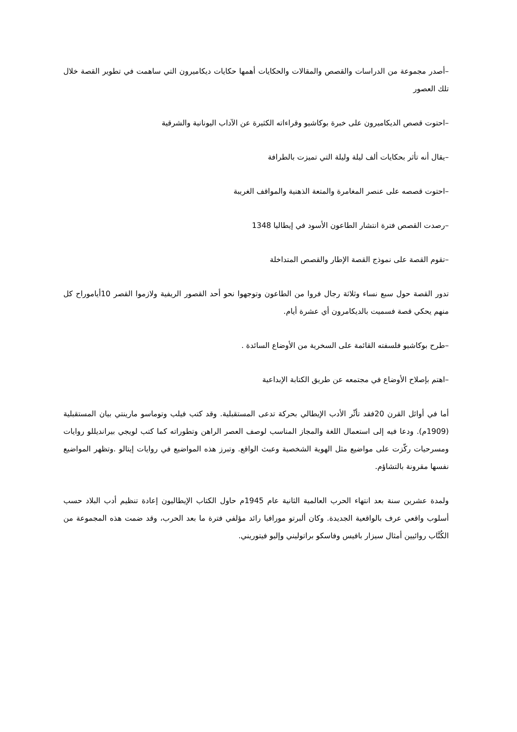–أصدر مجموعة من الدراسات والقصص والمقالات والحكايات أهمها حكايات ديكاميرون التي ساهمت في تطوير القصة خلال تلك العصور
–احتوت قصص الديكاميرون على خبرة بوكاشيو وقراءاته الكثيرة عن الآداب اليونانية والشرقية
–يقال أنه تأثر بحكايات ألف ليلة وليلة التي تميزت بالطرافة
–احتوت قصصه على عنصر المغامرة والمتعة الذهنية والمواقف الغريبة
–رصدت القصص فترة انتشار الطاعون الأسود في إيطاليا 1348
–تقوم القصة على نموذج القصة الإطار والقصص المتداخلة
تدور القصة حول سبع نساء وثلاثة رجال فروا من الطاعون وتوجهوا نحو أحد القصور الريفية ولازموا القصر 10أياموراح كل منهم يحكي قصة فسميت بالديكامرون أي عشرة أيام.
–طرح بوكاشيو فلسفته القائمة على السخرية من الأوضاع السائدة .
–اهتم بإصلاح الأوضاع في مجتمعه عن طريق الكتابة الإبداعية
أما في أوائل القرن 20فقد تأثّر الأدب الإيطالي بحركة تدعى المستقبلية. وقد كتب فيلب وتوماسو مارينتي بيان المستقبلية (1909م). ودعا فيه إلى استعمال اللغة والمجاز المناسب لوصف العصر الراهن وتطوراته كما كتب لويجي بيرانديللو روايات ومسرحيات ركّزت على مواضيع مثل الهوية الشخصية وعبث الواقع. وتبرز هذه المواضيع في روايات إيتالو .وتظهر المواضيع نفسها مقرونة بالتشاؤم.
ولمدة عشرين سنة بعد انتهاء الحرب العالمية الثانية عام 1945م حاول الكتاب الإيطاليون إعادة تنظيم أدب البلاد حسب أسلوب واقعي عرف بالواقعية الجديدة. وكان ألبرتو مورافيا رائد مؤلفي فترة ما بعد الحرب، وقد ضمت هذه المجموعة من الكُتَّاب روائيين أمثال سيزار بافيس وفاسكو براتوليني وإليو فيتوريني.